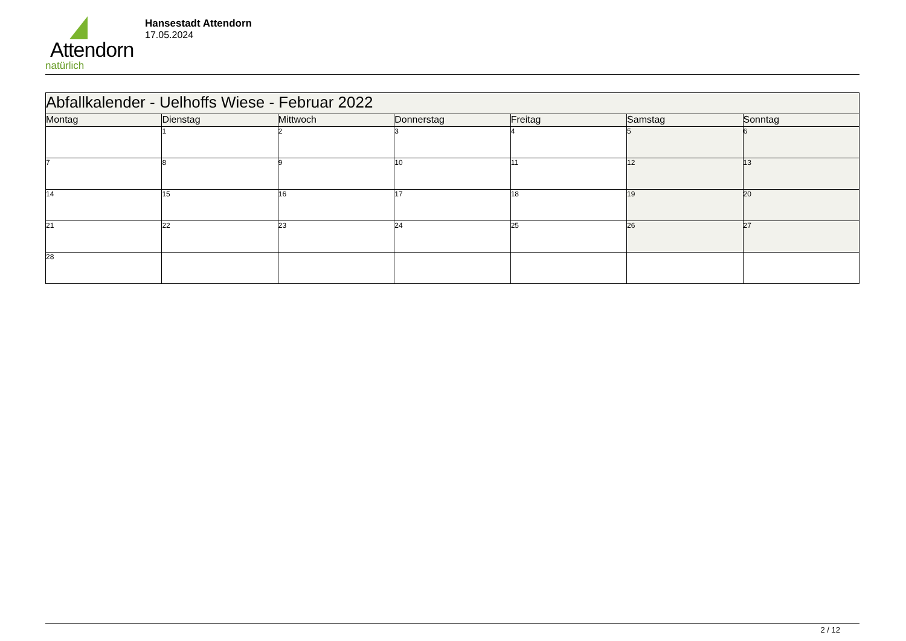Attendorn
natürlich
Hansestadt Attendorn
17.05.2024
| Abfallkalender - Uelhoffs Wiese - Februar 2022 | | | | | | |
| --- | --- | --- | --- | --- | --- | --- |
| Montag | Dienstag | Mittwoch | Donnerstag | Freitag | Samstag | Sonntag |
| | 1 | 2 | 3 | 4 | 5 | 6 |
| 7 | 8 | 9 | 10 | 11 | 12 | 13 |
| 14 | 15 | 16 | 17 | 18 | 19 | 20 |
| 21 | 22 | 23 | 24 | 25 | 26 | 27 |
| 28 | | | | | | |
2 / 12